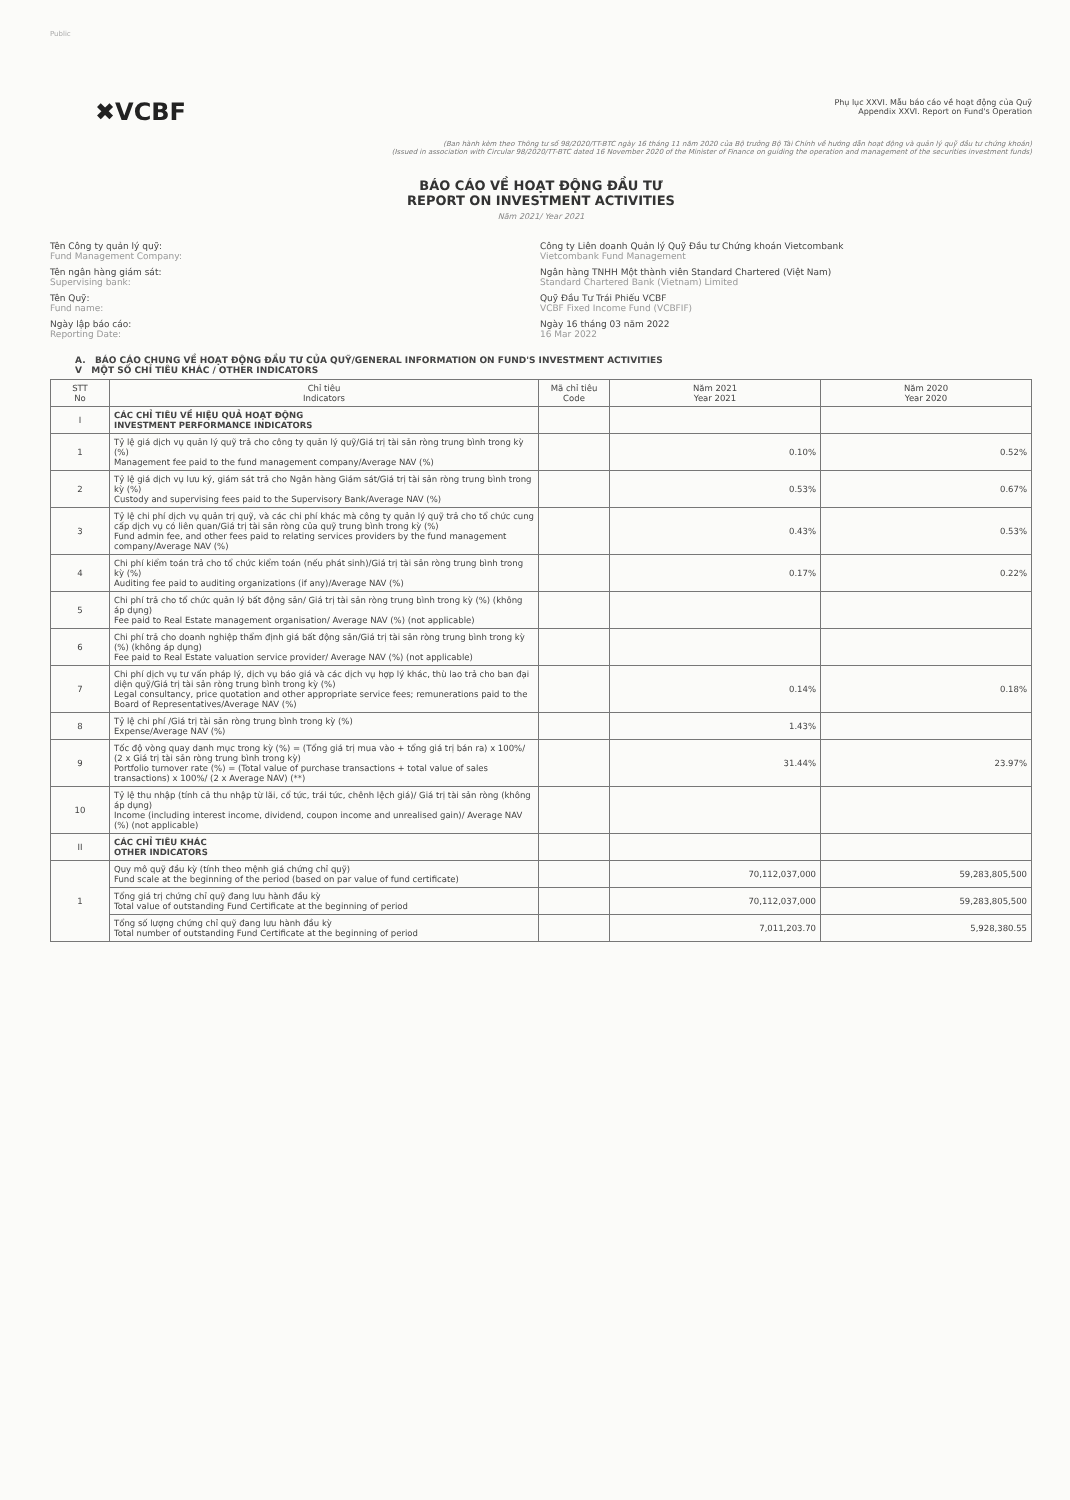Public
✖VCBF
Phụ lục XXVI. Mẫu báo cáo về hoạt động của Quỹ
Appendix XXVI. Report on Fund's Operation
(Ban hành kèm theo Thông tư số 98/2020/TT-BTC ngày 16 tháng 11 năm 2020 của Bộ trưởng Bộ Tài Chính về hướng dẫn hoạt động và quản lý quỹ đầu tư chứng khoán)
(Issued in association with Circular 98/2020/TT-BTC dated 16 November 2020 of the Minister of Finance on guiding the operation and management of the securities investment funds)
BÁO CÁO VỀ HOẠT ĐỘNG ĐẦU TƯ
REPORT ON INVESTMENT ACTIVITIES
Năm 2021/ Year 2021
Tên Công ty quản lý quỹ:
Fund Management Company:
Công ty Liên doanh Quản lý Quỹ Đầu tư Chứng khoán Vietcombank
Vietcombank Fund Management
Tên ngân hàng giám sát:
Supervising bank:
Ngân hàng TNHH Một thành viên Standard Chartered (Việt Nam)
Standard Chartered Bank (Vietnam) Limited
Tên Quỹ:
Fund name:
Quỹ Đầu Tư Trái Phiếu VCBF
VCBF Fixed Income Fund (VCBFIF)
Ngày lập báo cáo:
Reporting Date:
Ngày 16 tháng 03 năm 2022
16 Mar 2022
A. BÁO CÁO CHUNG VỀ HOẠT ĐỘNG ĐẦU TƯ CỦA QUỸ/GENERAL INFORMATION ON FUND'S INVESTMENT ACTIVITIES
V MỘT SỐ CHỈ TIÊU KHÁC / OTHER INDICATORS
| STT No | Chỉ tiêu Indicators | Mã chỉ tiêu Code | Năm 2021 Year 2021 | Năm 2020 Year 2020 |
| --- | --- | --- | --- | --- |
| I | CÁC CHỈ TIÊU VỀ HIỆU QUẢ HOẠT ĐỘNG INVESTMENT PERFORMANCE INDICATORS | | | |
| 1 | Tỷ lệ giá dịch vụ quản lý quỹ trả cho công ty quản lý quỹ/Giá trị tài sản ròng trung bình trong kỳ (%) Management fee paid to the fund management company/Average NAV (%) | | 0.10% | 0.52% |
| 2 | Tỷ lệ giá dịch vụ lưu ký, giám sát trả cho Ngân hàng Giám sát/Giá trị tài sản ròng trung bình trong kỳ (%) Custody and supervising fees paid to the Supervisory Bank/Average NAV (%) | | 0.53% | 0.67% |
| 3 | Tỷ lệ chi phí dịch vụ quản trị quỹ, và các chi phí khác mà công ty quản lý quỹ trả cho tổ chức cung cấp dịch vụ có liên quan/Giá trị tài sản ròng của quỹ trung bình trong kỳ (%) Fund admin fee, and other fees paid to relating services providers by the fund management company/Average NAV (%) | | 0.43% | 0.53% |
| 4 | Chi phí kiểm toán trả cho tổ chức kiểm toán (nếu phát sinh)/Giá trị tài sản ròng trung bình trong kỳ (%) Auditing fee paid to auditing organizations (if any)/Average NAV (%) | | 0.17% | 0.22% |
| 5 | Chi phí trả cho tổ chức quản lý bất động sản/ Giá trị tài sản ròng trung bình trong kỳ (%) (không áp dụng) Fee paid to Real Estate management organisation/ Average NAV (%) (not applicable) | | | |
| 6 | Chi phí trả cho doanh nghiệp thẩm định giá bất động sản/Giá trị tài sản ròng trung bình trong kỳ (%) (không áp dụng) Fee paid to Real Estate valuation service provider/ Average NAV (%) (not applicable) | | | |
| 7 | Chi phí dịch vụ tư vấn pháp lý, dịch vụ báo giá và các dịch vụ hợp lý khác, thù lao trả cho ban đại diện quỹ/Giá trị tài sản ròng trung bình trong kỳ (%) Legal consultancy, price quotation and other appropriate service fees; remunerations paid to the Board of Representatives/Average NAV (%) | | 0.14% | 0.18% |
| 8 | Tỷ lệ chi phí /Giá trị tài sản ròng trung bình trong kỳ (%) Expense/Average NAV (%) | | 1.43% | |
| 9 | Tốc độ vòng quay danh mục trong kỳ (%) = (Tổng giá trị mua vào + tổng giá trị bán ra) x 100%/ (2 x Giá trị tài sản ròng trung bình trong kỳ) Portfolio turnover rate (%) = (Total value of purchase transactions + total value of sales transactions) x 100%/ (2 x Average NAV) (**) | | 31.44% | 23.97% |
| 10 | Tỷ lệ thu nhập (tính cả thu nhập từ lãi, cổ tức, trái tức, chênh lệch giá)/ Giá trị tài sản ròng (không áp dụng) Income (including interest income, dividend, coupon income and unrealised gain)/ Average NAV (%) (not applicable) | | | |
| II | CÁC CHỈ TIÊU KHÁC OTHER INDICATORS | | | |
| 1 | Quy mô quỹ đầu kỳ (tính theo mệnh giá chứng chỉ quỹ) Fund scale at the beginning of the period (based on par value of fund certificate) | | 70,112,037,000 | 59,283,805,500 |
| | Tổng giá trị chứng chỉ quỹ đang lưu hành đầu kỳ Total value of outstanding Fund Certificate at the beginning of period | | 70,112,037,000 | 59,283,805,500 |
| | Tổng số lượng chứng chỉ quỹ đang lưu hành đầu kỳ Total number of outstanding Fund Certificate at the beginning of period | | 7,011,203.70 | 5,928,380.55 |